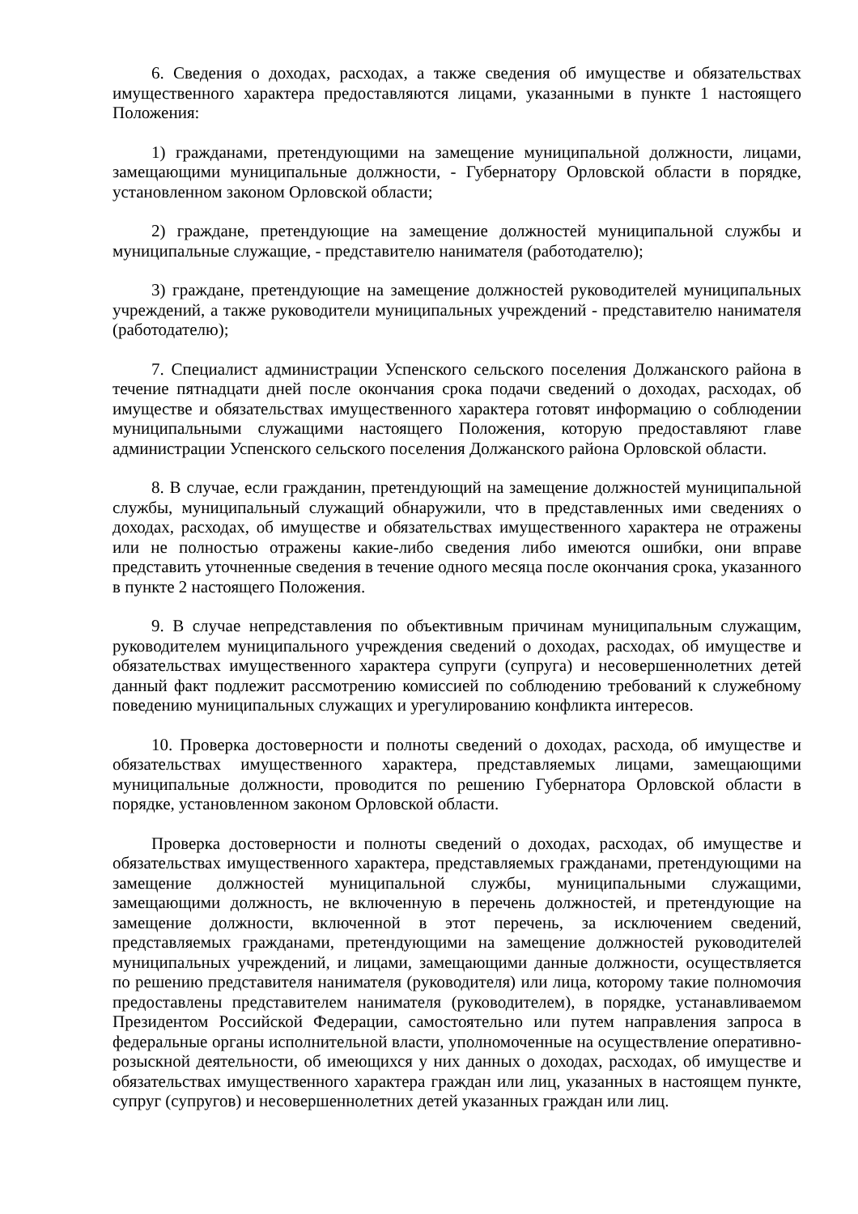6. Сведения о доходах, расходах, а также сведения об имуществе и обязательствах имущественного характера предоставляются лицами, указанными в пункте 1 настоящего Положения:
1) гражданами, претендующими на замещение муниципальной должности, лицами, замещающими муниципальные должности, - Губернатору Орловской области в порядке, установленном законом Орловской области;
2) граждане, претендующие на замещение должностей муниципальной службы и муниципальные служащие, - представителю нанимателя (работодателю);
3) граждане, претендующие на замещение должностей руководителей муниципальных учреждений, а также руководители муниципальных учреждений - представителю нанимателя (работодателю);
7. Специалист администрации Успенского сельского поселения Должанского района в течение пятнадцати дней после окончания срока подачи сведений о доходах, расходах, об имуществе и обязательствах имущественного характера готовят информацию о соблюдении муниципальными служащими настоящего Положения, которую предоставляют главе администрации Успенского сельского поселения Должанского района Орловской области.
8. В случае, если гражданин, претендующий на замещение должностей муниципальной службы, муниципальный служащий обнаружили, что в представленных ими сведениях о доходах, расходах, об имуществе и обязательствах имущественного характера не отражены или не полностью отражены какие-либо сведения либо имеются ошибки, они вправе представить уточненные сведения в течение одного месяца после окончания срока, указанного в пункте 2 настоящего Положения.
9. В случае непредставления по объективным причинам муниципальным служащим, руководителем муниципального учреждения сведений о доходах, расходах, об имуществе и обязательствах имущественного характера супруги (супруга) и несовершеннолетних детей данный факт подлежит рассмотрению комиссией по соблюдению требований к служебному поведению муниципальных служащих и урегулированию конфликта интересов.
10. Проверка достоверности и полноты сведений о доходах, расхода, об имуществе и обязательствах имущественного характера, представляемых лицами, замещающими муниципальные должности, проводится по решению Губернатора Орловской области в порядке, установленном законом Орловской области.
Проверка достоверности и полноты сведений о доходах, расходах, об имуществе и обязательствах имущественного характера, представляемых гражданами, претендующими на замещение должностей муниципальной службы, муниципальными служащими, замещающими должность, не включенную в перечень должностей, и претендующие на замещение должности, включенной в этот перечень, за исключением сведений, представляемых гражданами, претендующими на замещение должностей руководителей муниципальных учреждений, и лицами, замещающими данные должности, осуществляется по решению представителя нанимателя (руководителя) или лица, которому такие полномочия предоставлены представителем нанимателя (руководителем), в порядке, устанавливаемом Президентом Российской Федерации, самостоятельно или путем направления запроса в федеральные органы исполнительной власти, уполномоченные на осуществление оперативно-розыскной деятельности, об имеющихся у них данных о доходах, расходах, об имуществе и обязательствах имущественного характера граждан или лиц, указанных в настоящем пункте, супруг (супругов) и несовершеннолетних детей указанных граждан или лиц.